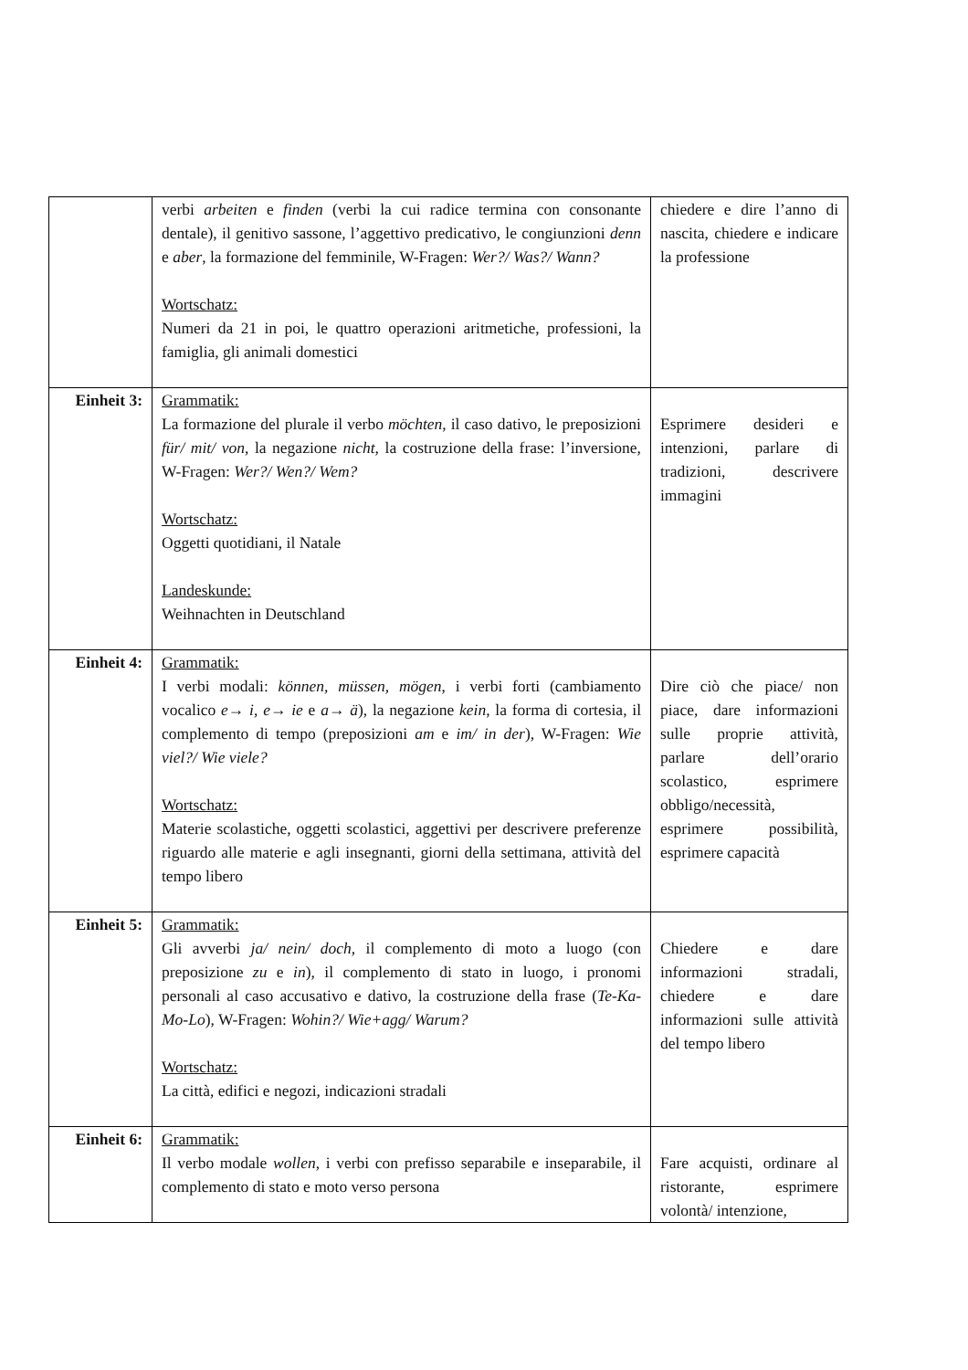| | verbi arbeiten e finden (verbi la cui radice termina con consonante dentale), il genitivo sassone, l’aggettivo predicativo, le congiunzioni denn e aber , la formazione del femminile, W-Fragen: Wer?/ Was?/ Wann? Wortschatz: Numeri da 21 in poi, le quattro operazioni aritmetiche, professioni, la famiglia, gli animali domestici | chiedere e dire l’anno di nascita, chiedere e indicare la professione |
| Einheit 3: | Grammatik: La formazione del plurale il verbo möchten , il caso dativo, le preposizioni für/ mit/ von , la negazione nicht , la costruzione della frase: l’inversione, W-Fragen: Wer?/ Wen?/ Wem? Wortschatz: Oggetti quotidiani, il Natale Landeskunde: Weihnachten in Deutschland | Esprimere desideri e intenzioni, parlare di tradizioni, descrivere immagini |
| Einheit 4: | Grammatik: I verbi modali: können, müssen, mögen , i verbi forti (cambiamento vocalico e→ i , e→ ie e a→ ä ), la negazione kein , la forma di cortesia, il complemento di tempo (preposizioni am e im/ in der ), W-Fragen: Wie viel?/ Wie viele? Wortschatz: Materie scolastiche, oggetti scolastici, aggettivi per descrivere preferenze riguardo alle materie e agli insegnanti, giorni della settimana, attività del tempo libero | Dire ciò che piace/ non piace, dare informazioni sulle proprie attività, parlare dell’orario scolastico, esprimere obbligo/necessità, esprimere possibilità, esprimere capacità |
| Einheit 5: | Grammatik: Gli avverbi ja/ nein/ doch , il complemento di moto a luogo (con preposizione zu e in ), il complemento di stato in luogo, i pronomi personali al caso accusativo e dativo, la costruzione della frase ( Te-Ka-Mo-Lo ), W-Fragen: Wohin?/ Wie+agg/ Warum? Wortschatz: La città, edifici e negozi, indicazioni stradali | Chiedere e dare informazioni stradali, chiedere e dare informazioni sulle attività del tempo libero |
| Einheit 6: | Grammatik: Il verbo modale wollen , i verbi con prefisso separabile e inseparabile, il complemento di stato e moto verso persona | Fare acquisti, ordinare al ristorante, esprimere volontà/ intenzione, |